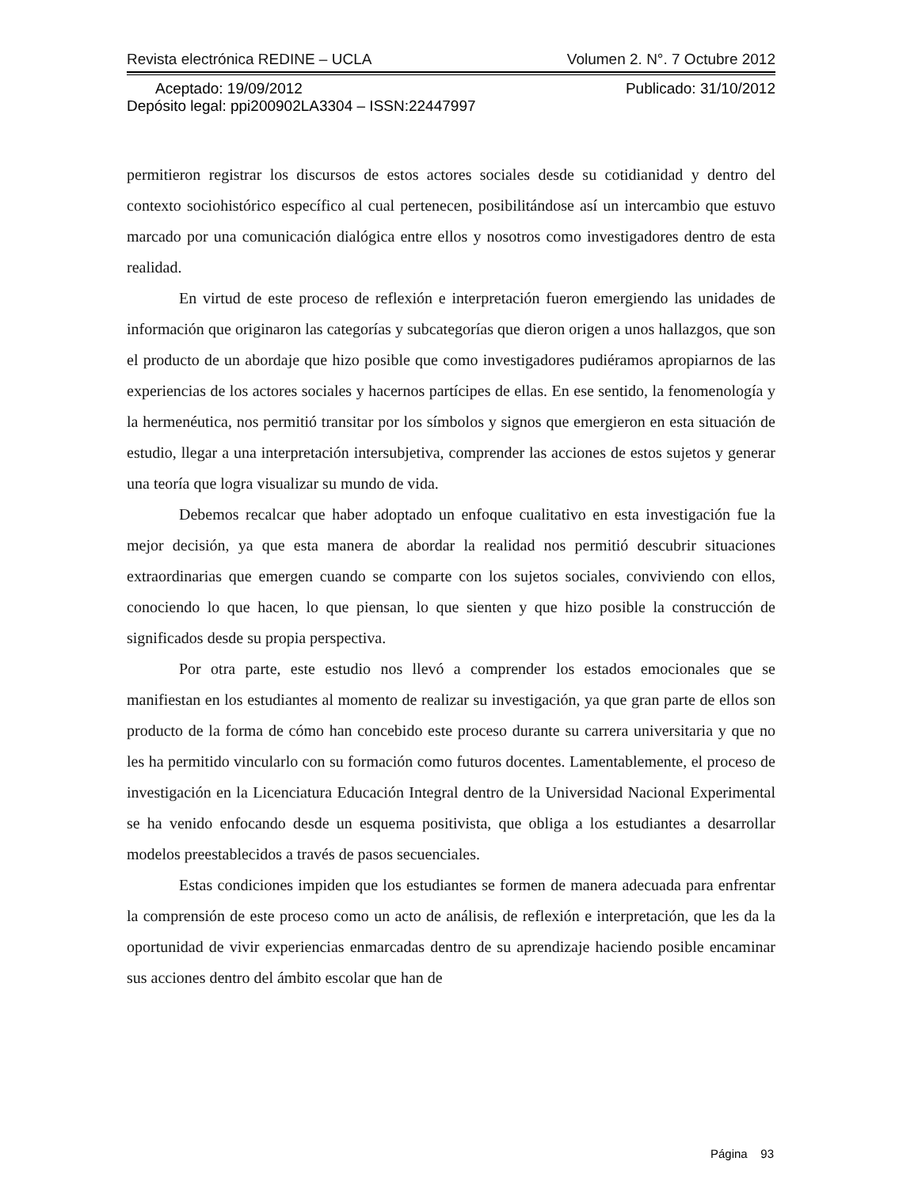Revista electrónica REDINE – UCLA Volumen 2. N°. 7 Octubre 2012
Aceptado: 19/09/2012 Publicado: 31/10/2012
Depósito legal: ppi200902LA3304 – ISSN:22447997
permitieron registrar los discursos de estos actores sociales desde su cotidianidad y dentro del contexto sociohistórico específico al cual pertenecen, posibilitándose así un intercambio que estuvo marcado por una comunicación dialógica entre ellos y nosotros como investigadores dentro de esta realidad.
En virtud de este proceso de reflexión e interpretación fueron emergiendo las unidades de información que originaron las categorías y subcategorías que dieron origen a unos hallazgos, que son el producto de un abordaje que hizo posible que como investigadores pudiéramos apropiarnos de las experiencias de los actores sociales y hacernos partícipes de ellas. En ese sentido, la fenomenología y la hermenéutica, nos permitió transitar por los símbolos y signos que emergieron en esta situación de estudio, llegar a una interpretación intersubjetiva, comprender las acciones de estos sujetos y generar una teoría que logra visualizar su mundo de vida.
Debemos recalcar que haber adoptado un enfoque cualitativo en esta investigación fue la mejor decisión, ya que esta manera de abordar la realidad nos permitió descubrir situaciones extraordinarias que emergen cuando se comparte con los sujetos sociales, conviviendo con ellos, conociendo lo que hacen, lo que piensan, lo que sienten y que hizo posible la construcción de significados desde su propia perspectiva.
Por otra parte, este estudio nos llevó a comprender los estados emocionales que se manifiestan en los estudiantes al momento de realizar su investigación, ya que gran parte de ellos son producto de la forma de cómo han concebido este proceso durante su carrera universitaria y que no les ha permitido vincularlo con su formación como futuros docentes. Lamentablemente, el proceso de investigación en la Licenciatura Educación Integral dentro de la Universidad Nacional Experimental se ha venido enfocando desde un esquema positivista, que obliga a los estudiantes a desarrollar modelos preestablecidos a través de pasos secuenciales.
Estas condiciones impiden que los estudiantes se formen de manera adecuada para enfrentar la comprensión de este proceso como un acto de análisis, de reflexión e interpretación, que les da la oportunidad de vivir experiencias enmarcadas dentro de su aprendizaje haciendo posible encaminar sus acciones dentro del ámbito escolar que han de
Página 93